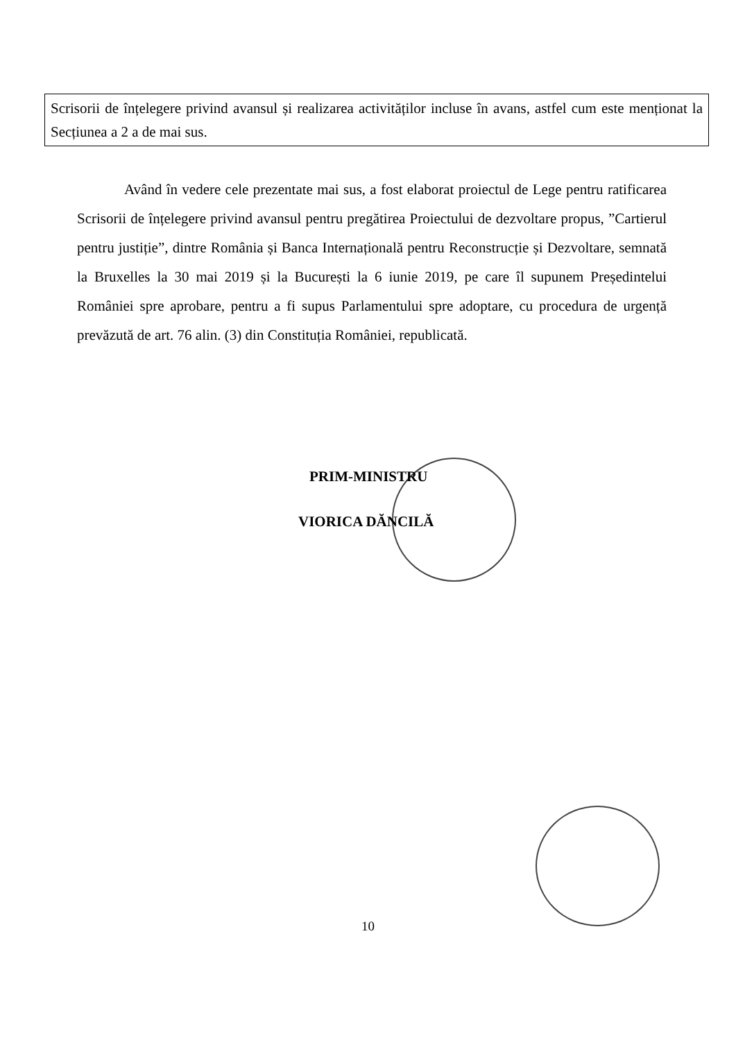Scrisorii de înțelegere privind avansul și realizarea activităților incluse în avans, astfel cum este menționat la Secțiunea a 2 a de mai sus.
Având în vedere cele prezentate mai sus, a fost elaborat proiectul de Lege pentru ratificarea Scrisorii de înțelegere privind avansul pentru pregătirea Proiectului de dezvoltare propus, ”Cartierul pentru justiție”, dintre România și Banca Internațională pentru Reconstrucție și Dezvoltare, semnată la Bruxelles la 30 mai 2019 și la București la 6 iunie 2019, pe care îl supunem Președintelui României spre aprobare, pentru a fi supus Parlamentului spre adoptare, cu procedura de urgență prevăzută de art. 76 alin. (3) din Constituția României, republicată.
PRIM-MINISTRU
VIORICA DĂNCILĂ
10